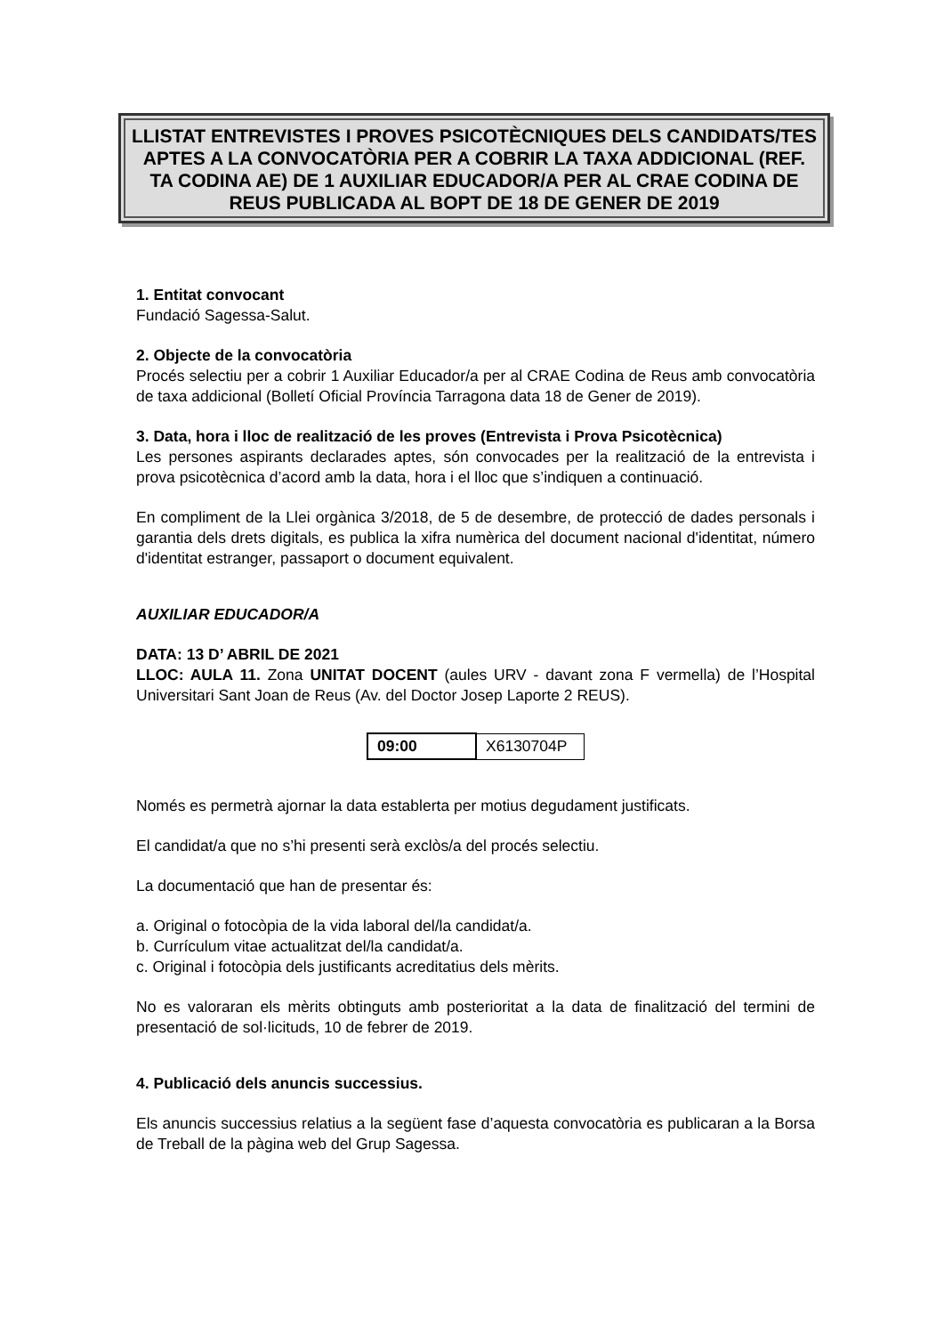LLISTAT ENTREVISTES I PROVES PSICOTÈCNIQUES DELS CANDIDATS/TES APTES A LA CONVOCATÒRIA PER A COBRIR LA TAXA ADDICIONAL (REF. TA CODINA AE) DE 1 AUXILIAR EDUCADOR/A PER AL CRAE CODINA DE REUS PUBLICADA AL BOPT DE 18 DE GENER DE 2019
1. Entitat convocant
Fundació Sagessa-Salut.
2. Objecte de la convocatòria
Procés selectiu per a cobrir 1 Auxiliar Educador/a per al CRAE Codina de Reus amb convocatòria de taxa addicional (Bolletí Oficial Província Tarragona data 18 de Gener de 2019).
3. Data, hora i lloc de realització de les proves (Entrevista i Prova Psicotècnica)
Les persones aspirants declarades aptes, són convocades per la realització de la entrevista i prova psicotècnica d’acord amb la data, hora i el lloc que s’indiquen a continuació.
En compliment de la Llei orgànica 3/2018, de 5 de desembre, de protecció de dades personals i garantia dels drets digitals, es publica la xifra numèrica del document nacional d'identitat, número d'identitat estranger, passaport o document equivalent.
AUXILIAR EDUCADOR/A
DATA: 13 D’ ABRIL DE 2021
LLOC: AULA 11. Zona UNITAT DOCENT (aules URV - davant zona F vermella) de l’Hospital Universitari Sant Joan de Reus (Av. del Doctor Josep Laporte 2 REUS).
| 09:00 | X6130704P |
Només es permetrà ajornar la data establerta per motius degudament justificats.
El candidat/a que no s’hi presenti serà exclòs/a del procés selectiu.
La documentació que han de presentar és:
a. Original o fotocòpia de la vida laboral del/la candidat/a.
b. Currículum vitae actualitzat del/la candidat/a.
c. Original i fotocòpia dels justificants acreditatius dels mèrits.
No es valoraran els mèrits obtinguts amb posterioritat a la data de finalització del termini de presentació de sol·licituds, 10 de febrer de 2019.
4. Publicació dels anuncis successius.
Els anuncis successius relatius a la següent fase d’aquesta convocatòria es publicaran a la Borsa de Treball de la pàgina web del Grup Sagessa.